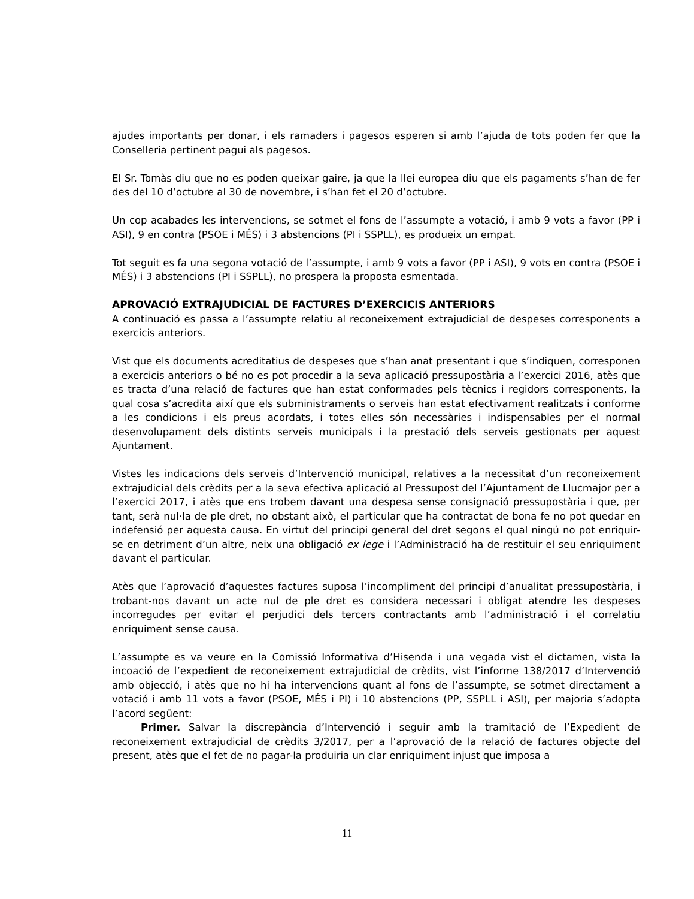ajudes importants per donar, i els ramaders i pagesos esperen si amb l’ajuda de tots poden fer que la Conselleria pertinent pagui als pagesos.
El Sr. Tomàs diu que no es poden queixar gaire, ja que la llei europea diu que els pagaments s’han de fer des del 10 d’octubre al 30 de novembre, i s’han fet el 20 d’octubre.
Un cop acabades les intervencions, se sotmet el fons de l’assumpte a votació, i amb 9 vots a favor (PP i ASI), 9 en contra (PSOE i MÉS) i 3 abstencions (PI i SSPLL), es produeix un empat.
Tot seguit es fa una segona votació de l’assumpte, i amb 9 vots a favor (PP i ASI), 9 vots en contra (PSOE i MÉS) i 3 abstencions (PI i SSPLL), no prospera la proposta esmentada.
APROVACIÓ EXTRAJUDICIAL DE FACTURES D’EXERCICIS ANTERIORS
A continuació es passa a l’assumpte relatiu al reconeixement extrajudicial de despeses corresponents a exercicis anteriors.
Vist que els documents acreditatius de despeses que s’han anat presentant i que s’indiquen, corresponen a exercicis anteriors o bé no es pot procedir a la seva aplicació pressupostària a l’exercici 2016, atès que es tracta d’una relació de factures que han estat conformades pels tècnics i regidors corresponents, la qual cosa s’acredita així que els subministraments o serveis han estat efectivament realitzats i conforme a les condicions i els preus acordats, i totes elles són necessàries i indispensables per el normal desenvolupament dels distints serveis municipals i la prestació dels serveis gestionats per aquest Ajuntament.
Vistes les indicacions dels serveis d’Intervenció municipal, relatives a la necessitat d’un reconeixement extrajudicial dels crèdits per a la seva efectiva aplicació al Pressupost del l’Ajuntament de Llucmajor per a l’exercici 2017, i atès que ens trobem davant una despesa sense consignació pressupostària i que, per tant, serà nul·la de ple dret, no obstant això, el particular que ha contractat de bona fe no pot quedar en indefensió per aquesta causa. En virtut del principi general del dret segons el qual ningú no pot enriquir-se en detriment d’un altre, neix una obligació ex lege i l’Administració ha de restituir el seu enriquiment davant el particular.
Atès que l’aprovació d’aquestes factures suposa l’incompliment del principi d’anualitat pressupostària, i trobant-nos davant un acte nul de ple dret es considera necessari i obligat atendre les despeses incorregudes per evitar el perjudici dels tercers contractants amb l’administració i el correlatiu enriquiment sense causa.
L’assumpte es va veure en la Comissió Informativa d’Hisenda i una vegada vist el dictamen, vista la incoació de l’expedient de reconeixement extrajudicial de crèdits, vist l’informe 138/2017 d’Intervenció amb objecció, i atès que no hi ha intervencions quant al fons de l’assumpte, se sotmet directament a votació i amb 11 vots a favor (PSOE, MÉS i PI) i 10 abstencions (PP, SSPLL i ASI), per majoria s’adopta l’acord següent:
Primer. Salvar la discrepància d’Intervenció i seguir amb la tramitació de l’Expedient de reconeixement extrajudicial de crèdits 3/2017, per a l’aprovació de la relació de factures objecte del present, atès que el fet de no pagar-la produiria un clar enriquiment injust que imposa a
11